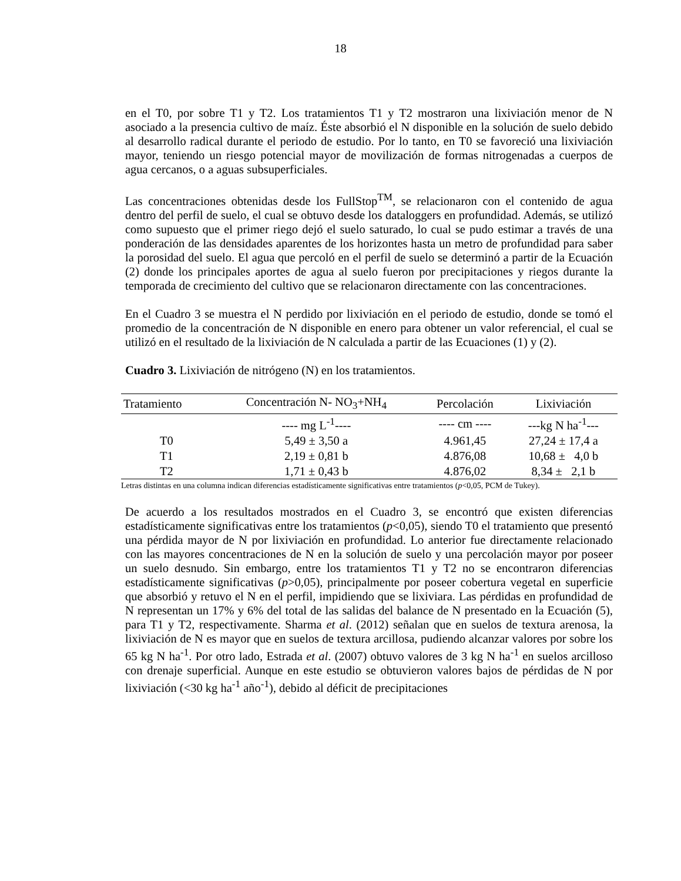18
en el T0, por sobre T1 y T2. Los tratamientos T1 y T2 mostraron una lixiviación menor de N asociado a la presencia cultivo de maíz. Éste absorbió el N disponible en la solución de suelo debido al desarrollo radical durante el periodo de estudio. Por lo tanto, en T0 se favoreció una lixiviación mayor, teniendo un riesgo potencial mayor de movilización de formas nitrogenadas a cuerpos de agua cercanos, o a aguas subsuperficiales.
Las concentraciones obtenidas desde los FullStop<sup>TM</sup>, se relacionaron con el contenido de agua dentro del perfil de suelo, el cual se obtuvo desde los dataloggers en profundidad. Además, se utilizó como supuesto que el primer riego dejó el suelo saturado, lo cual se pudo estimar a través de una ponderación de las densidades aparentes de los horizontes hasta un metro de profundidad para saber la porosidad del suelo. El agua que percoló en el perfil de suelo se determinó a partir de la Ecuación (2) donde los principales aportes de agua al suelo fueron por precipitaciones y riegos durante la temporada de crecimiento del cultivo que se relacionaron directamente con las concentraciones.
En el Cuadro 3 se muestra el N perdido por lixiviación en el periodo de estudio, donde se tomó el promedio de la concentración de N disponible en enero para obtener un valor referencial, el cual se utilizó en el resultado de la lixiviación de N calculada a partir de las Ecuaciones (1) y (2).
Cuadro 3. Lixiviación de nitrógeno (N) en los tratamientos.
| Tratamiento | Concentración N- NO<sub>3</sub>+NH<sub>4</sub> | Percolación | Lixiviación |
| --- | --- | --- | --- |
| | ---- mg L<sup>-1</sup>---- | ---- cm ---- | ---kg N ha<sup>-1</sup>--- |
| T0 | 5,49 ± 3,50 a | 4.961,45 | 27,24 ± 17,4 a |
| T1 | 2,19 ± 0,81 b | 4.876,08 | 10,68 ± 4,0 b |
| T2 | 1,71 ± 0,43 b | 4.876,02 | 8,34 ± 2,1 b |
Letras distintas en una columna indican diferencias estadísticamente significativas entre tratamientos (p<0,05, PCM de Tukey).
De acuerdo a los resultados mostrados en el Cuadro 3, se encontró que existen diferencias estadísticamente significativas entre los tratamientos (p<0,05), siendo T0 el tratamiento que presentó una pérdida mayor de N por lixiviación en profundidad. Lo anterior fue directamente relacionado con las mayores concentraciones de N en la solución de suelo y una percolación mayor por poseer un suelo desnudo. Sin embargo, entre los tratamientos T1 y T2 no se encontraron diferencias estadísticamente significativas (p>0,05), principalmente por poseer cobertura vegetal en superficie que absorbió y retuvo el N en el perfil, impidiendo que se lixiviara. Las pérdidas en profundidad de N representan un 17% y 6% del total de las salidas del balance de N presentado en la Ecuación (5), para T1 y T2, respectivamente. Sharma et al. (2012) señalan que en suelos de textura arenosa, la lixiviación de N es mayor que en suelos de textura arcillosa, pudiendo alcanzar valores por sobre los 65 kg N ha<sup>-1</sup>. Por otro lado, Estrada et al. (2007) obtuvo valores de 3 kg N ha<sup>-1</sup> en suelos arcilloso con drenaje superficial. Aunque en este estudio se obtuvieron valores bajos de pérdidas de N por lixiviación (<30 kg ha<sup>-1</sup> año<sup>-1</sup>), debido al déficit de precipitaciones